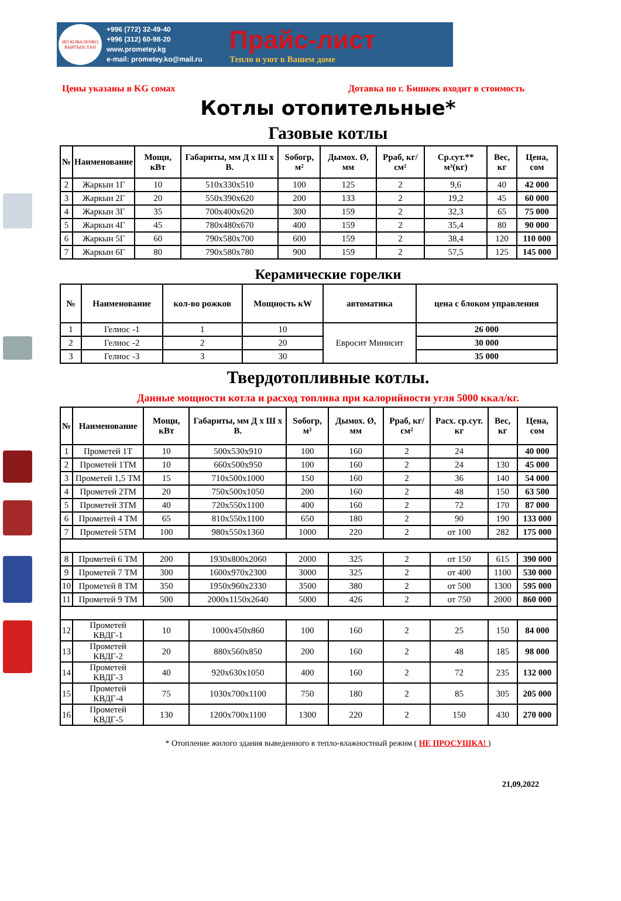ИП КОВАЛЕНКО
КЫРГЫЗСТАН
+996 (772) 32-49-40
+996 (312) 60-98-20
www.prometey.kg
e-mail: prometey.ko@mail.ru
Прайс-лист
Тепло и уют в Вашем доме
Цены указаны в KG сомах Дотавка по г. Бишкек входит в стоимость
Котлы отопительные*
Газовые котлы
| № | Наименование | Мощн, кВт | Габариты, мм Д х Ш х В. | Sобогр, м² | Дымох. Ø, мм | Рраб, кг/см² | Ср.сут.** м³(кг) | Вес, кг | Цена, сом |
| --- | --- | --- | --- | --- | --- | --- | --- | --- | --- |
| 2 | Жаркын 1Г | 10 | 510x330x510 | 100 | 125 | 2 | 9,6 | 40 | 42 000 |
| 3 | Жаркын 2Г | 20 | 550x390x620 | 200 | 133 | 2 | 19,2 | 45 | 60 000 |
| 4 | Жаркын 3Г | 35 | 700x400x620 | 300 | 159 | 2 | 32,3 | 65 | 75 000 |
| 5 | Жаркын 4Г | 45 | 780x480x670 | 400 | 159 | 2 | 35,4 | 80 | 90 000 |
| 6 | Жаркын 5Г | 60 | 790x580x700 | 600 | 159 | 2 | 38,4 | 120 | 110 000 |
| 7 | Жаркын 6Г | 80 | 790x580x780 | 900 | 159 | 2 | 57,5 | 125 | 145 000 |
Керамические горелки
| № | Наименование | кол-во рожков | Мощность кW | автоматика | цена с блоком управления |
| --- | --- | --- | --- | --- | --- |
| 1 | Гелиос -1 | 1 | 10 | Евросит Минисит | 26 000 |
| 2 | Гелиос -2 | 2 | 20 | | 30 000 |
| 3 | Гелиос -3 | 3 | 30 | | 35 000 |
Твердотопливные котлы.
Данные мощности котла и расход топлива при калорийности угля 5000 ккал/кг.
| № | Наименование | Мощн, кВт | Габариты, мм Д х Ш х В. | Sобогр, м² | Дымох. Ø, мм | Рраб, кг/см² | Расх. ср.сут. кг | Вес, кг | Цена, сом |
| --- | --- | --- | --- | --- | --- | --- | --- | --- | --- |
| 1 | Прометей 1Т | 10 | 500x530x910 | 100 | 160 | 2 | 24 | | 40 000 |
| 2 | Прометей 1ТМ | 10 | 660x500x950 | 100 | 160 | 2 | 24 | 130 | 45 000 |
| 3 | Прометей 1,5 ТМ | 15 | 710x500x1000 | 150 | 160 | 2 | 36 | 140 | 54 000 |
| 4 | Прометей 2ТМ | 20 | 750x500x1050 | 200 | 160 | 2 | 48 | 150 | 63 500 |
| 5 | Прометей 3ТМ | 40 | 720x550x1100 | 400 | 160 | 2 | 72 | 170 | 87 000 |
| 6 | Прометей 4 ТМ | 65 | 810x550x1100 | 650 | 180 | 2 | 90 | 190 | 133 000 |
| 7 | Прометей 5ТМ | 100 | 980x550x1360 | 1000 | 220 | 2 | от 100 | 282 | 175 000 |
| 8 | Прометей 6 ТМ | 200 | 1930x800x2060 | 2000 | 325 | 2 | от 150 | 615 | 390 000 |
| 9 | Прометей 7 ТМ | 300 | 1600x970x2300 | 3000 | 325 | 2 | от 400 | 1100 | 530 000 |
| 10 | Прометей 8 ТМ | 350 | 1950x960x2330 | 3500 | 380 | 2 | от 500 | 1300 | 595 000 |
| 11 | Прометей 9 ТМ | 500 | 2000x1150x2640 | 5000 | 426 | 2 | от 750 | 2000 | 860 000 |
| 12 | Прометей КВДГ-1 | 10 | 1000x450x860 | 100 | 160 | 2 | 25 | 150 | 84 000 |
| 13 | Прометей КВДГ-2 | 20 | 880x560x850 | 200 | 160 | 2 | 48 | 185 | 98 000 |
| 14 | Прометей КВДГ-3 | 40 | 920x630x1050 | 400 | 160 | 2 | 72 | 235 | 132 000 |
| 15 | Прометей КВДГ-4 | 75 | 1030x700x1100 | 750 | 180 | 2 | 85 | 305 | 205 000 |
| 16 | Прометей КВДГ-5 | 130 | 1200x700x1100 | 1300 | 220 | 2 | 150 | 430 | 270 000 |
* Отопление жилого здания выведенного в тепло-влажностный режим ( НЕ ПРОСУШКА! )
21,09,2022